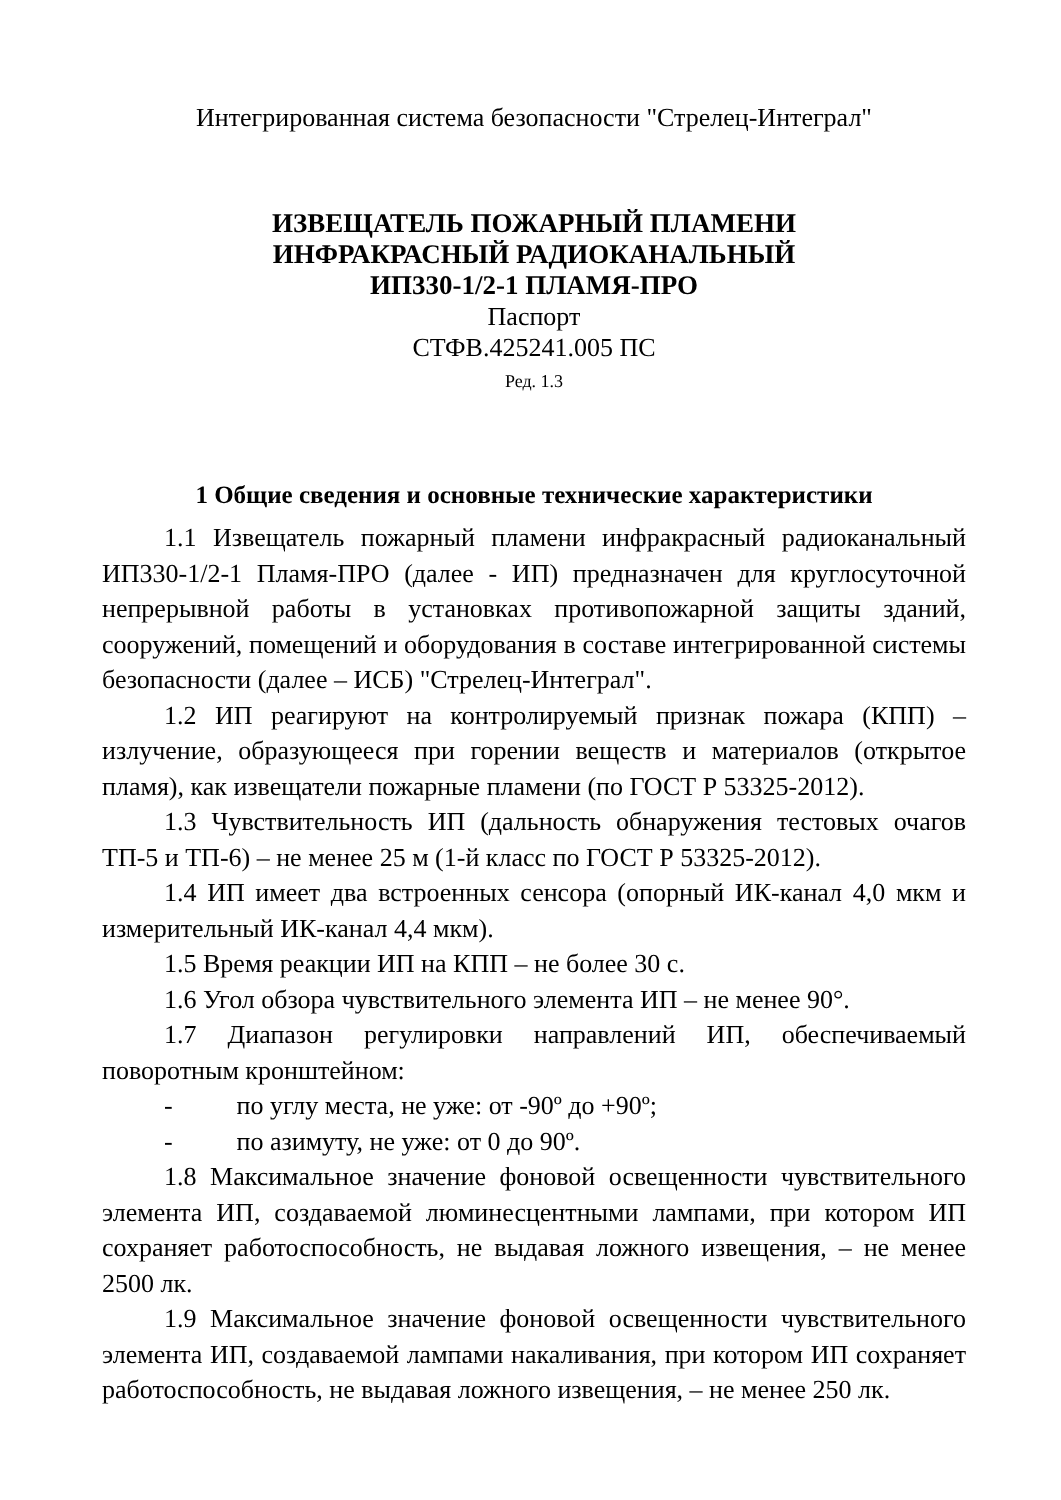Интегрированная система безопасности "Стрелец-Интеграл"
ИЗВЕЩАТЕЛЬ ПОЖАРНЫЙ ПЛАМЕНИ
ИНФРАКРАСНЫЙ РАДИОКАНАЛЬНЫЙ
ИП330-1/2-1 ПЛАМЯ-ПРО
Паспорт
СТФВ.425241.005 ПС
Ред. 1.3
1 Общие сведения и основные технические характеристики
1.1 Извещатель пожарный пламени инфракрасный радиоканальный ИП330-1/2-1 Пламя-ПРО (далее - ИП) предназначен для круглосуточной непрерывной работы в установках противопожарной защиты зданий, сооружений, помещений и оборудования в составе интегрированной системы безопасности (далее – ИСБ) "Стрелец-Интеграл".
1.2 ИП реагируют на контролируемый признак пожара (КПП) – излучение, образующееся при горении веществ и материалов (открытое пламя), как извещатели пожарные пламени (по ГОСТ Р 53325-2012).
1.3 Чувствительность ИП (дальность обнаружения тестовых очагов ТП-5 и ТП-6) – не менее 25 м (1-й класс по ГОСТ Р 53325-2012).
1.4 ИП имеет два встроенных сенсора (опорный ИК-канал 4,0 мкм и измерительный ИК-канал 4,4 мкм).
1.5 Время реакции ИП на КПП – не более 30 с.
1.6 Угол обзора чувствительного элемента ИП – не менее 90°.
1.7 Диапазон регулировки направлений ИП, обеспечиваемый поворотным кронштейном:
- по углу места, не уже: от -90º до +90º;
- по азимуту, не уже: от 0 до 90º.
1.8 Максимальное значение фоновой освещенности чувствительного элемента ИП, создаваемой люминесцентными лампами, при котором ИП сохраняет работоспособность, не выдавая ложного извещения, – не менее 2500 лк.
1.9 Максимальное значение фоновой освещенности чувствительного элемента ИП, создаваемой лампами накаливания, при котором ИП сохраняет работоспособность, не выдавая ложного извещения, – не менее 250 лк.